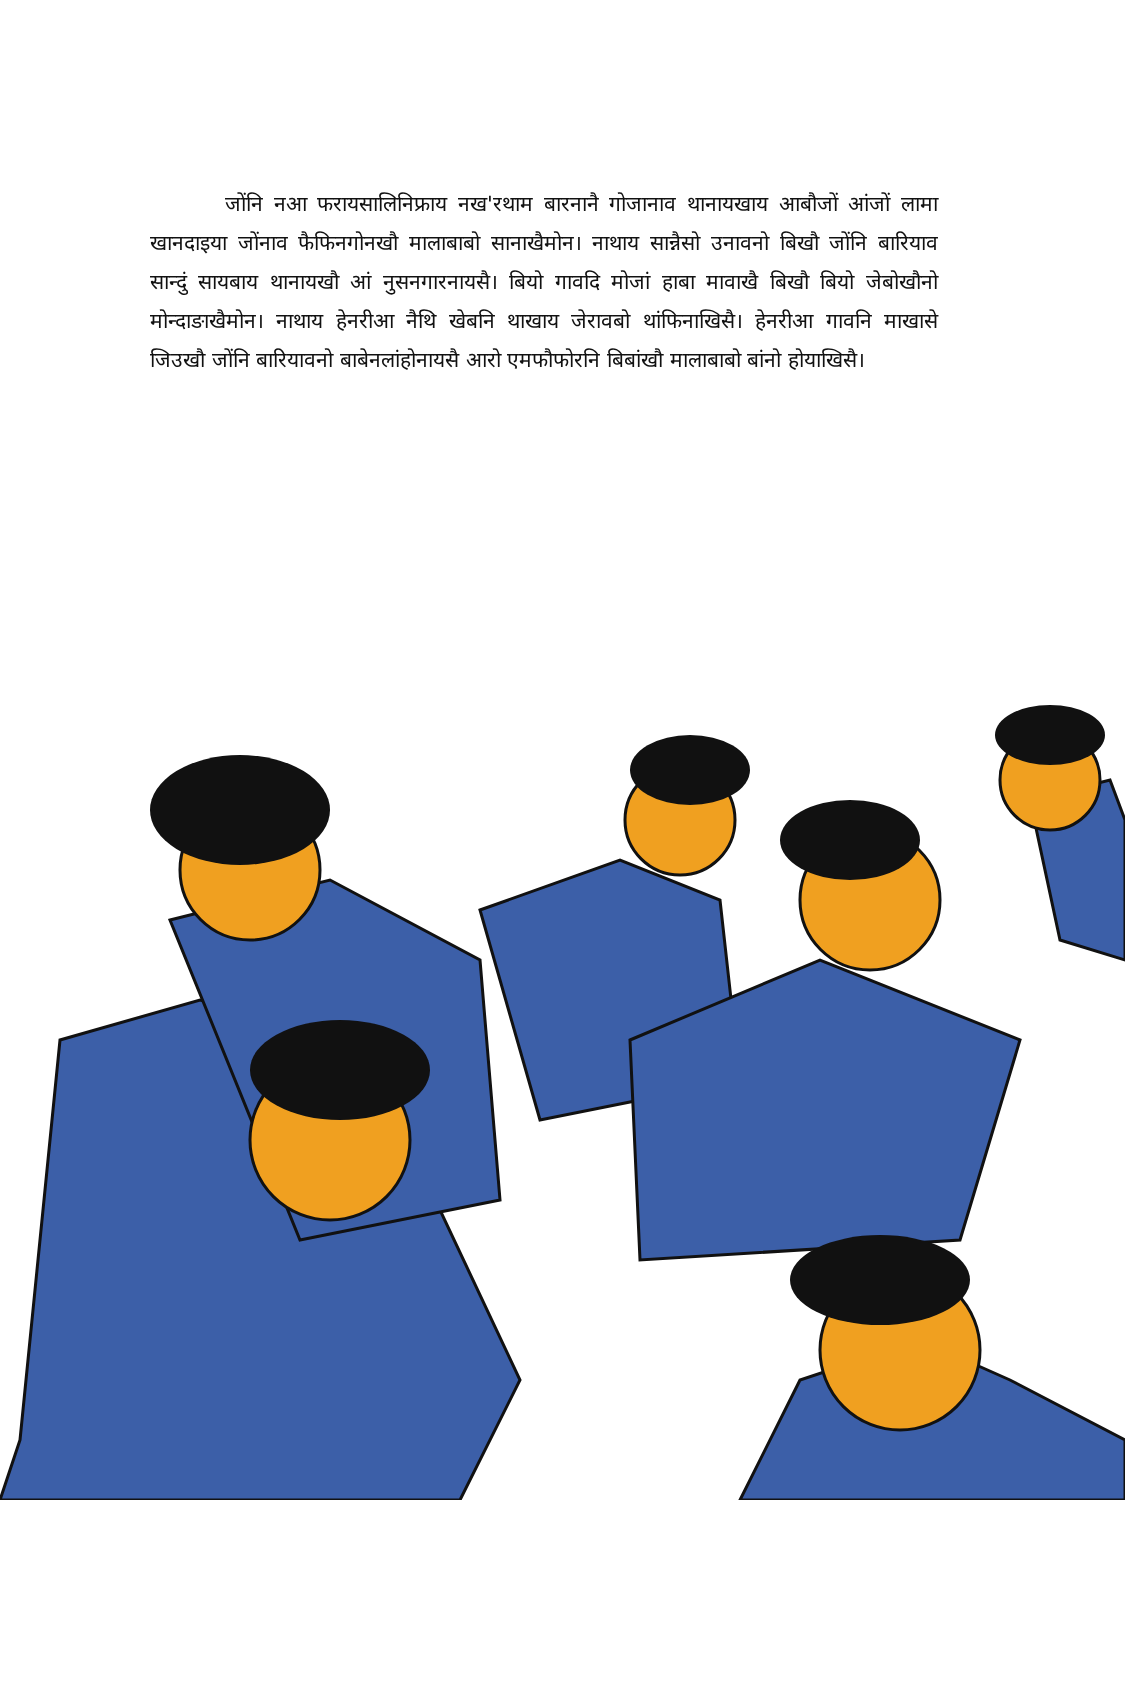जोंनि नआ फरायसालिनिफ्राय नख'रथाम बारनानै गोजानाव थानायखाय आबौजों आंजों लामा खानदाइया जोंनाव फैफिनगोनखौ मालाबाबो सानाखैमोन। नाथाय सान्नैसो उनावनो बिखौ जोंनि बारियाव सान्दुं सायबाय थानायखौ आं नुसनगारनायसै। बियो गावदि मोजां हाबा मावाखै बिखौ बियो जेबोखौनो मोन्दाङाखैमोन। नाथाय हेनरीआ नैथि खेबनि थाखाय जेरावबो थांफिनाखिसै। हेनरीआ गावनि माखासे जिउखौ जोंनि बारियावनो बाबेनलांहोनायसै आरो एमफौफोरनि बिबांखौ मालाबाबो बांनो होयाखिसै।